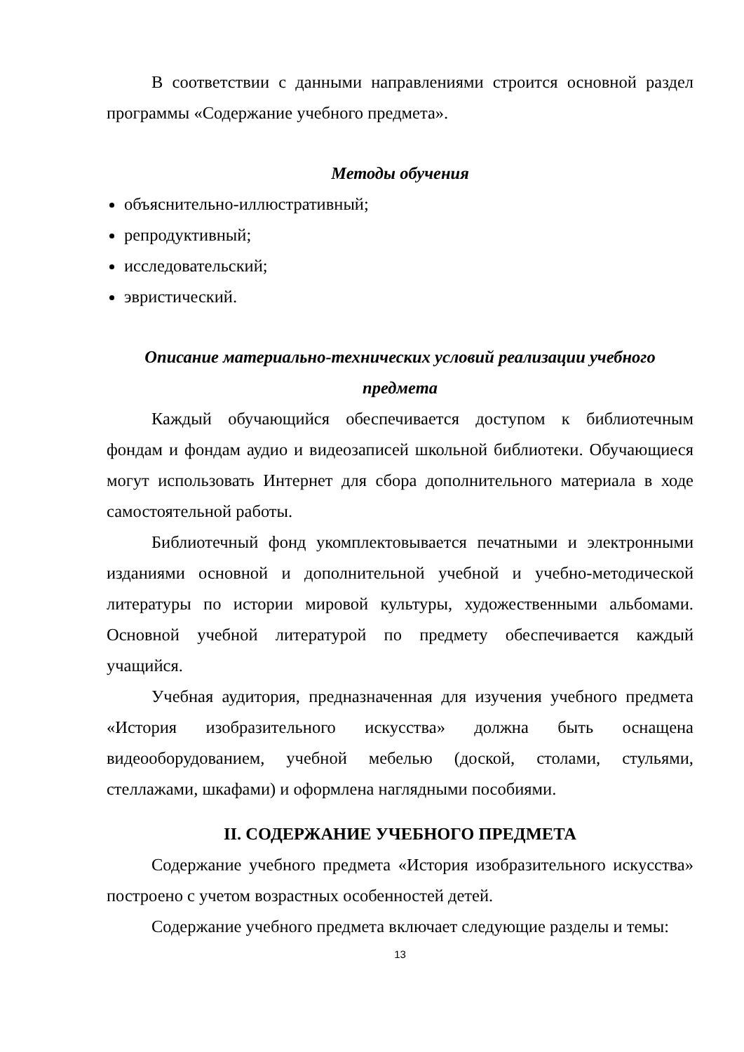В соответствии с данными направлениями строится основной раздел программы «Содержание учебного предмета».
Методы обучения
объяснительно-иллюстративный;
репродуктивный;
исследовательский;
эвристический.
Описание материально-технических условий реализации учебного предмета
Каждый обучающийся обеспечивается доступом к библиотечным фондам и фондам аудио и видеозаписей школьной библиотеки. Обучающиеся могут использовать Интернет для сбора дополнительного материала в ходе самостоятельной работы.
Библиотечный фонд укомплектовывается печатными и электронными изданиями основной и дополнительной учебной и учебно-методической литературы по истории мировой культуры, художественными альбомами. Основной учебной литературой по предмету обеспечивается каждый учащийся.
Учебная аудитория, предназначенная для изучения учебного предмета «История изобразительного искусства» должна быть оснащена видеооборудованием, учебной мебелью (доской, столами, стульями, стеллажами, шкафами) и оформлена наглядными пособиями.
II. СОДЕРЖАНИЕ УЧЕБНОГО ПРЕДМЕТА
Содержание учебного предмета «История изобразительного искусства» построено с учетом возрастных особенностей детей.
Содержание учебного предмета включает следующие разделы и темы:
13